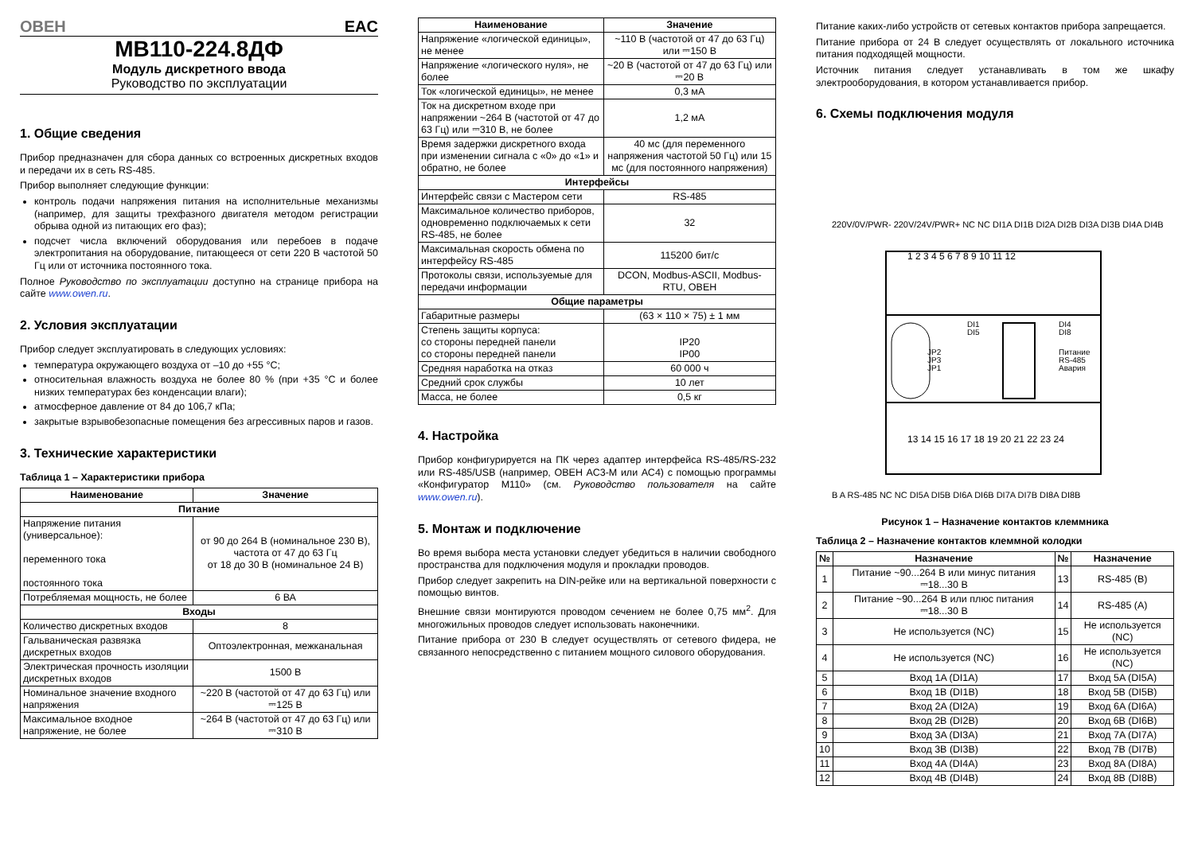ОВЕН EAC
МВ110-224.8ДФ
Модуль дискретного ввода
Руководство по эксплуатации
1. Общие сведения
Прибор предназначен для сбора данных со встроенных дискретных входов и передачи их в сеть RS-485.
Прибор выполняет следующие функции:
контроль подачи напряжения питания на исполнительные механизмы (например, для защиты трехфазного двигателя методом регистрации обрыва одной из питающих его фаз);
подсчет числа включений оборудования или перебоев в подаче электропитания на оборудование, питающееся от сети 220 В частотой 50 Гц или от источника постоянного тока.
Полное Руководство по эксплуатации доступно на странице прибора на сайте www.owen.ru.
2. Условия эксплуатации
Прибор следует эксплуатировать в следующих условиях:
температура окружающего воздуха от –10 до +55 °C;
относительная влажность воздуха не более 80 % (при +35 °C и более низких температурах без конденсации влаги);
атмосферное давление от 84 до 106,7 кПа;
закрытые взрывобезопасные помещения без агрессивных паров и газов.
3. Технические характеристики
Таблица 1 – Характеристики прибора
| Наименование | Значение |
| --- | --- |
| Питание | |
| Напряжение питания (универсальное): переменного тока постоянного тока | от 90 до 264 В (номинальное 230 В), частота от 47 до 63 Гц от 18 до 30 В (номинальное 24 В) |
| Потребляемая мощность, не более | 6 ВА |
| Входы | |
| Количество дискретных входов | 8 |
| Гальваническая развязка дискретных входов | Оптоэлектронная, межканальная |
| Электрическая прочность изоляции дискретных входов | 1500 В |
| Номинальное значение входного напряжения | ~220 В (частотой от 47 до 63 Гц) или ⎓125 В |
| Максимальное входное напряжение, не более | ~264 В (частотой от 47 до 63 Гц) или ⎓310 В |
| Наименование | Значение |
| --- | --- |
| Напряжение «логической единицы», не менее | ~110 В (частотой от 47 до 63 Гц) или ⎓150 В |
| Напряжение «логического нуля», не более | ~20 В (частотой от 47 до 63 Гц) или ⎓20 В |
| Ток «логической единицы», не менее | 0,3 мА |
| Ток на дискретном входе при напряжении ~264 В (частотой от 47 до 63 Гц) или ⎓310 В, не более | 1,2 мА |
| Время задержки дискретного входа при изменении сигнала с «0» до «1» и обратно, не более | 40 мс (для переменного напряжения частотой 50 Гц) или 15 мс (для постоянного напряжения) |
| Интерфейсы | |
| Интерфейс связи с Мастером сети | RS-485 |
| Максимальное количество приборов, одновременно подключаемых к сети RS-485, не более | 32 |
| Максимальная скорость обмена по интерфейсу RS-485 | 115200 бит/с |
| Протоколы связи, используемые для передачи информации | DCON, Modbus-ASCII, Modbus-RTU, ОВЕН |
| Общие параметры | |
| Габаритные размеры | (63 × 110 × 75) ± 1 мм |
| Степень защиты корпуса: со стороны передней панели со стороны передней панели | IP20 IP00 |
| Средняя наработка на отказ | 60 000 ч |
| Средний срок службы | 10 лет |
| Масса, не более | 0,5 кг |
4. Настройка
Прибор конфигурируется на ПК через адаптер интерфейса RS-485/RS-232 или RS-485/USB (например, ОВЕН АС3-М или АС4) с помощью программы «Конфигуратор М110» (см. Руководство пользователя на сайте www.owen.ru).
5. Монтаж и подключение
Во время выбора места установки следует убедиться в наличии свободного пространства для подключения модуля и прокладки проводов.
Прибор следует закрепить на DIN-рейке или на вертикальной поверхности с помощью винтов.
Внешние связи монтируются проводом сечением не более 0,75 мм<sup>2</sup>. Для многожильных проводов следует использовать наконечники.
Питание прибора от 230 В следует осуществлять от сетевого фидера, не связанного непосредственно с питанием мощного силового оборудования.
Питание каких-либо устройств от сетевых контактов прибора запрещается.
Питание прибора от 24 В следует осуществлять от локального источника питания подходящей мощности.
Источник питания следует устанавливать в том же шкафу электрооборудования, в котором устанавливается прибор.
6. Схемы подключения модуля
JP2
JP3
JP1
DI1
DI5
DI4
DI8
Питание
RS-485
Авария
1 2 3 4 5 6 7 8 9 10 11 12
13 14 15 16 17 18 19 20 21 22 23 24
220V/0V/PWR- 220V/24V/PWR+ NC NC DI1A DI1B DI2A DI2B DI3A DI3B DI4A DI4B
B A RS-485 NC NC DI5A DI5B DI6A DI6B DI7A DI7B DI8A DI8B
Рисунок 1 – Назначение контактов клеммника
Таблица 2 – Назначение контактов клеммной колодки
| № | Назначение | № | Назначение |
| --- | --- | --- | --- |
| 1 | Питание ~90...264 В или минус питания ⎓18...30 В | 13 | RS-485 (B) |
| 2 | Питание ~90...264 В или плюс питания ⎓18...30 В | 14 | RS-485 (A) |
| 3 | Не используется (NC) | 15 | Не используется (NC) |
| 4 | Не используется (NC) | 16 | Не используется (NC) |
| 5 | Вход 1A (DI1A) | 17 | Вход 5A (DI5A) |
| 6 | Вход 1B (DI1B) | 18 | Вход 5B (DI5B) |
| 7 | Вход 2A (DI2A) | 19 | Вход 6A (DI6A) |
| 8 | Вход 2B (DI2B) | 20 | Вход 6B (DI6B) |
| 9 | Вход 3A (DI3A) | 21 | Вход 7A (DI7A) |
| 10 | Вход 3B (DI3B) | 22 | Вход 7B (DI7B) |
| 11 | Вход 4A (DI4A) | 23 | Вход 8A (DI8A) |
| 12 | Вход 4B (DI4B) | 24 | Вход 8B (DI8B) |